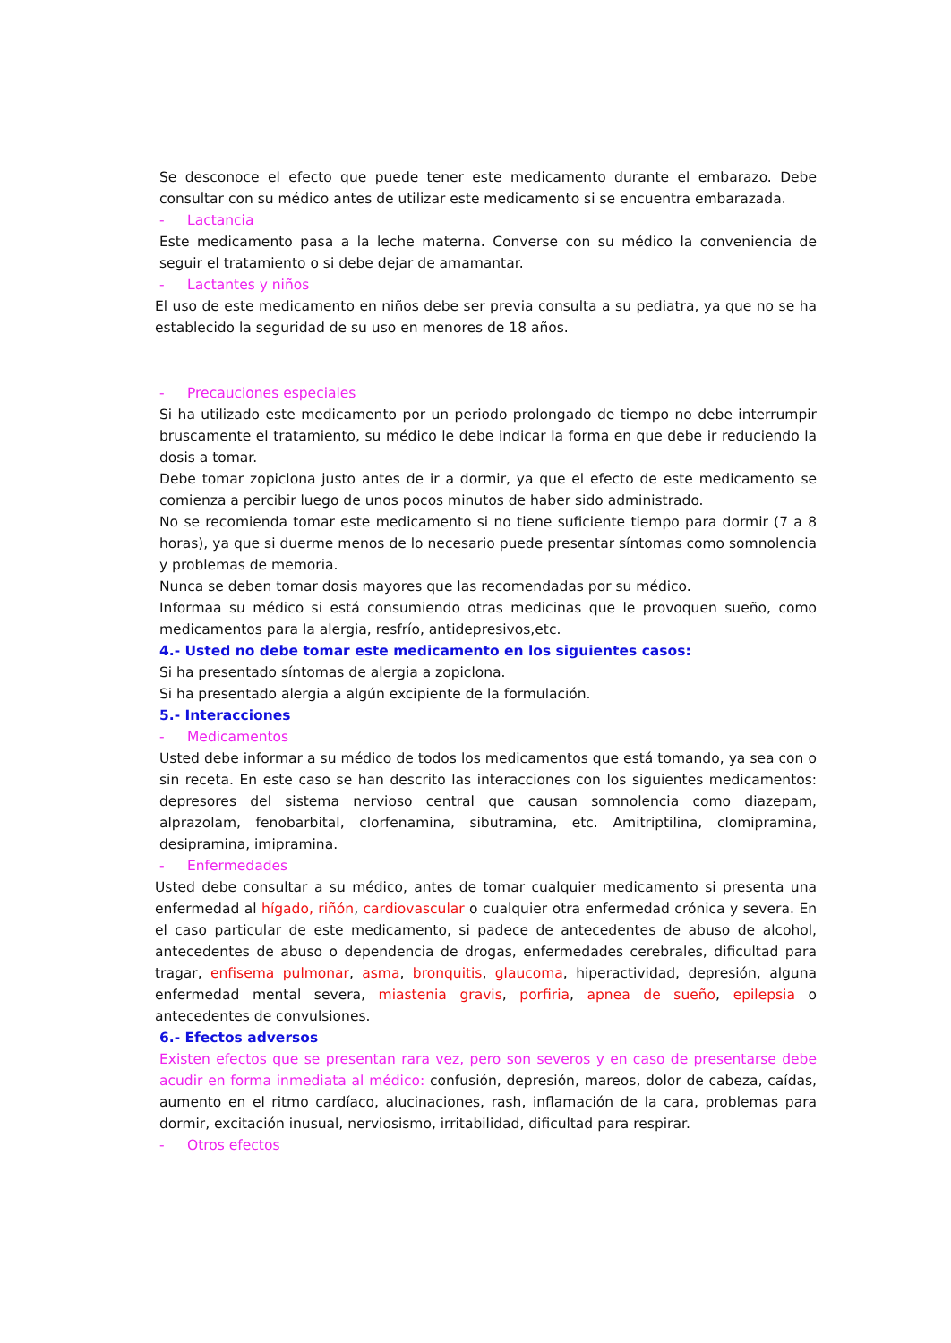Se desconoce el efecto que puede tener este medicamento durante el embarazo. Debe consultar con su médico antes de utilizar este medicamento si se encuentra embarazada.
- Lactancia
Este medicamento pasa a la leche materna. Converse con su médico la conveniencia de seguir el tratamiento o si debe dejar de amamantar.
- Lactantes y niños
El uso de este medicamento en niños debe ser previa consulta a su pediatra, ya que no se ha establecido la seguridad de su uso en menores de 18 años.
- Precauciones especiales
Si ha utilizado este medicamento por un periodo prolongado de tiempo no debe interrumpir bruscamente el tratamiento, su médico le debe indicar la forma en que debe ir reduciendo la dosis a tomar.
Debe tomar zopiclona justo antes de ir a dormir, ya que el efecto de este medicamento se comienza a percibir luego de unos pocos minutos de haber sido administrado.
No se recomienda tomar este medicamento si no tiene suficiente tiempo para dormir (7 a 8 horas), ya que si duerme menos de lo necesario puede presentar síntomas como somnolencia y problemas de memoria.
Nunca se deben tomar dosis mayores que las recomendadas por su médico.
Informaa su médico si está consumiendo otras medicinas que le provoquen sueño, como medicamentos para la alergia, resfrío, antidepresivos,etc.
4.- Usted no debe tomar este medicamento en los siguientes casos:
Si ha presentado síntomas de alergia a zopiclona.
Si ha presentado alergia a algún excipiente de la formulación.
5.- Interacciones
- Medicamentos
Usted debe informar a su médico de todos los medicamentos que está tomando, ya sea con o sin receta. En este caso se han descrito las interacciones con los siguientes medicamentos: depresores del sistema nervioso central que causan somnolencia como diazepam, alprazolam, fenobarbital, clorfenamina, sibutramina, etc. Amitriptilina, clomipramina, desipramina, imipramina.
- Enfermedades
Usted debe consultar a su médico, antes de tomar cualquier medicamento si presenta una enfermedad al hígado, riñón, cardiovascular o cualquier otra enfermedad crónica y severa. En el caso particular de este medicamento, si padece de antecedentes de abuso de alcohol, antecedentes de abuso o dependencia de drogas, enfermedades cerebrales, dificultad para tragar, enfisema pulmonar, asma, bronquitis, glaucoma, hiperactividad, depresión, alguna enfermedad mental severa, miastenia gravis, porfiria, apnea de sueño, epilepsia o antecedentes de convulsiones.
6.- Efectos adversos
Existen efectos que se presentan rara vez, pero son severos y en caso de presentarse debe acudir en forma inmediata al médico: confusión, depresión, mareos, dolor de cabeza, caídas, aumento en el ritmo cardíaco, alucinaciones, rash, inflamación de la cara, problemas para dormir, excitación inusual, nerviosismo, irritabilidad, dificultad para respirar.
- Otros efectos